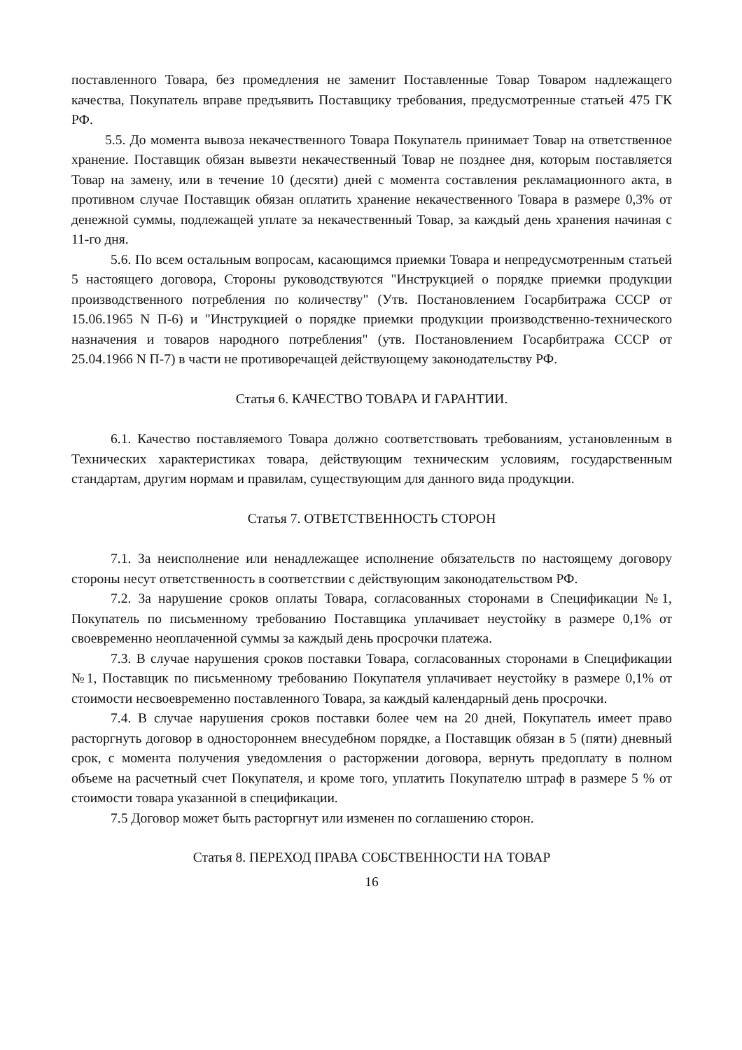поставленного Товара, без промедления не заменит Поставленные Товар Товаром надлежащего качества, Покупатель вправе предъявить Поставщику требования, предусмотренные статьей 475 ГК РФ.
5.5. До момента вывоза некачественного Товара Покупатель принимает Товар на ответственное хранение. Поставщик обязан вывезти некачественный Товар не позднее дня, которым поставляется Товар на замену, или в течение 10 (десяти) дней с момента составления рекламационного акта, в противном случае Поставщик обязан оплатить хранение некачественного Товара в размере 0,3% от денежной суммы, подлежащей уплате за некачественный Товар, за каждый день хранения начиная с 11-го дня.
5.6. По всем остальным вопросам, касающимся приемки Товара и непредусмотренным статьей 5 настоящего договора, Стороны руководствуются "Инструкцией о порядке приемки продукции производственного потребления по количеству" (Утв. Постановлением Госарбитража СССР от 15.06.1965 N П-6) и "Инструкцией о порядке приемки продукции производственно-технического назначения и товаров народного потребления" (утв. Постановлением Госарбитража СССР от 25.04.1966 N П-7) в части не противоречащей действующему законодательству РФ.
Статья 6. КАЧЕСТВО ТОВАРА И ГАРАНТИИ.
6.1. Качество поставляемого Товара должно соответствовать требованиям, установленным в Технических характеристиках товара, действующим техническим условиям, государственным стандартам, другим нормам и правилам, существующим для данного вида продукции.
Статья 7. ОТВЕТСТВЕННОСТЬ СТОРОН
7.1. За неисполнение или ненадлежащее исполнение обязательств по настоящему договору стороны несут ответственность в соответствии с действующим законодательством РФ.
7.2. За нарушение сроков оплаты Товара, согласованных сторонами в Спецификации №1, Покупатель по письменному требованию Поставщика уплачивает неустойку в размере 0,1% от своевременно неоплаченной суммы за каждый день просрочки платежа.
7.3. В случае нарушения сроков поставки Товара, согласованных сторонами в Спецификации №1, Поставщик по письменному требованию Покупателя уплачивает неустойку в размере 0,1% от стоимости несвоевременно поставленного Товара, за каждый календарный день просрочки.
7.4. В случае нарушения сроков поставки более чем на 20 дней, Покупатель имеет право расторгнуть договор в одностороннем внесудебном порядке, а Поставщик обязан в 5 (пяти) дневный срок, с момента получения уведомления о расторжении договора, вернуть предоплату в полном объеме на расчетный счет Покупателя, и кроме того, уплатить Покупателю штраф в размере 5 % от стоимости товара указанной в спецификации.
7.5 Договор может быть расторгнут или изменен по соглашению сторон.
Статья 8. ПЕРЕХОД ПРАВА СОБСТВЕННОСТИ НА ТОВАР
16